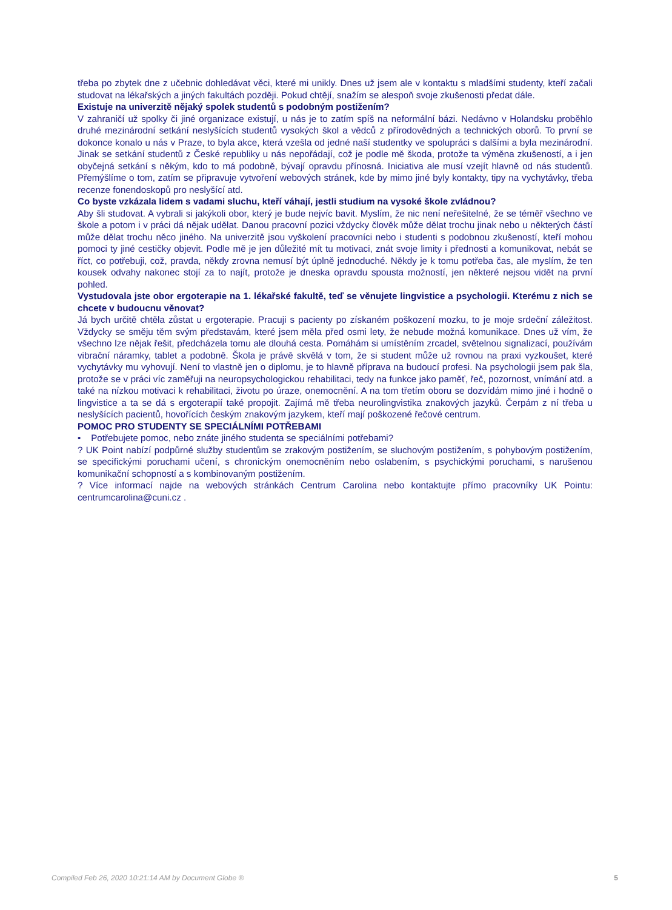třeba po zbytek dne z učebnic dohledávat věci, které mi unikly. Dnes už jsem ale v kontaktu s mladšími studenty, kteří začali studovat na lékařských a jiných fakultách později. Pokud chtějí, snažím se alespoň svoje zkušenosti předat dále.
Existuje na univerzitě nějaký spolek studentů s podobným postižením?
V zahraničí už spolky či jiné organizace existují, u nás je to zatím spíš na neformální bázi. Nedávno v Holandsku proběhlo druhé mezinárodní setkání neslyšících studentů vysokých škol a vědců z přírodovědných a technických oborů. To první se dokonce konalo u nás v Praze, to byla akce, která vzešla od jedné naší studentky ve spolupráci s dalšími a byla mezinárodní. Jinak se setkání studentů z České republiky u nás nepořádají, což je podle mě škoda, protože ta výměna zkušeností, a i jen obyčejná setkání s někým, kdo to má podobně, bývají opravdu přínosná. Iniciativa ale musí vzejít hlavně od nás studentů. Přemýšlíme o tom, zatím se připravuje vytvoření webových stránek, kde by mimo jiné byly kontakty, tipy na vychytávky, třeba recenze fonendoskopů pro neslyšící atd.
Co byste vzkázala lidem s vadami sluchu, kteří váhají, jestli studium na vysoké škole zvládnou?
Aby šli studovat. A vybrali si jakýkoli obor, který je bude nejvíc bavit. Myslím, že nic není neřešitelné, že se téměř všechno ve škole a potom i v práci dá nějak udělat. Danou pracovní pozici vždycky člověk může dělat trochu jinak nebo u některých částí může dělat trochu něco jiného. Na univerzitě jsou vyškolení pracovníci nebo i studenti s podobnou zkušeností, kteří mohou pomoci ty jiné cestičky objevit. Podle mě je jen důležité mít tu motivaci, znát svoje limity i přednosti a komunikovat, nebát se říct, co potřebuji, což, pravda, někdy zrovna nemusí být úplně jednoduché. Někdy je k tomu potřeba čas, ale myslím, že ten kousek odvahy nakonec stojí za to najít, protože je dneska opravdu spousta možností, jen některé nejsou vidět na první pohled.
Vystudovala jste obor ergoterapie na 1. lékařské fakultě, teď se věnujete lingvistice a psychologii. Kterému z nich se chcete v budoucnu věnovat?
Já bych určitě chtěla zůstat u ergoterapie. Pracuji s pacienty po získaném poškození mozku, to je moje srdeční záležitost. Vždycky se směju těm svým představám, které jsem měla před osmi lety, že nebude možná komunikace. Dnes už vím, že všechno lze nějak řešit, předcházela tomu ale dlouhá cesta. Pomáhám si umístěním zrcadel, světelnou signalizací, používám vibrační náramky, tablet a podobně. Škola je právě skvělá v tom, že si student může už rovnou na praxi vyzkoušet, které vychytávky mu vyhovují. Není to vlastně jen o diplomu, je to hlavně příprava na budoucí profesi. Na psychologii jsem pak šla, protože se v práci víc zaměřuji na neuropsychologickou rehabilitaci, tedy na funkce jako paměť, řeč, pozornost, vnímání atd. a také na nízkou motivaci k rehabilitaci, životu po úraze, onemocnění. A na tom třetím oboru se dozvídám mimo jiné i hodně o lingvistice a ta se dá s ergoterapií také propojit. Zajímá mě třeba neurolingvistika znakových jazyků. Čerpám z ní třeba u neslyšících pacientů, hovořících českým znakovým jazykem, kteří mají poškozené řečové centrum.
POMOC PRO STUDENTY SE SPECIÁLNÍMI POTŘEBAMI
• Potřebujete pomoc, nebo znáte jiného studenta se speciálními potřebami?
? UK Point nabízí podpůrné služby studentům se zrakovým postižením, se sluchovým postižením, s pohybovým postižením, se specifickými poruchami učení, s chronickým onemocněním nebo oslabením, s psychickými poruchami, s narušenou komunikační schopností a s kombinovaným postižením.
? Více informací najde na webových stránkách Centrum Carolina nebo kontaktujte přímo pracovníky UK Pointu: centrumcarolina@cuni.cz .
Compiled Feb 26, 2020 10:21:14 AM by Document Globe ® 5